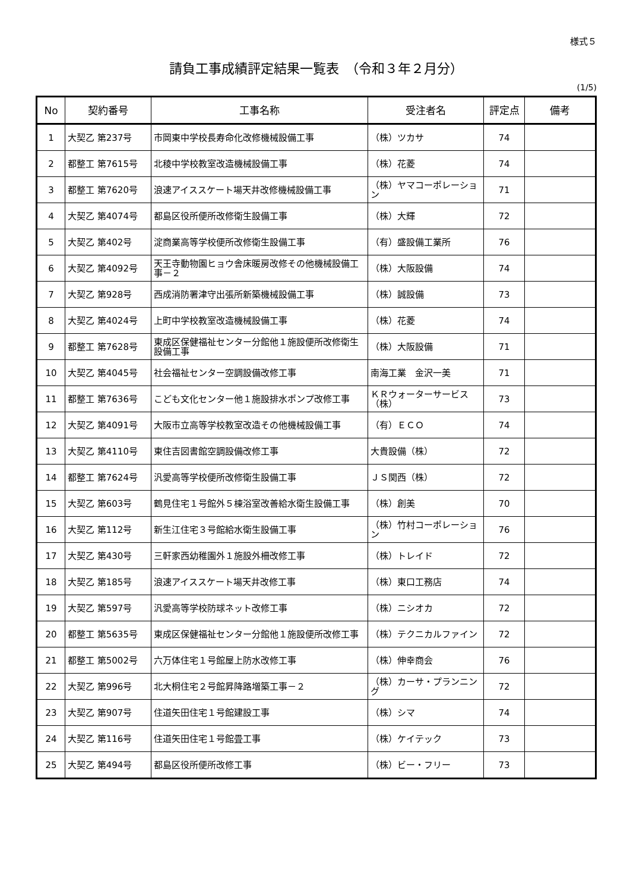様式５
請負工事成績評定結果一覧表　（令和３年２月分）
(1/5)
| No | 契約番号 | 工事名称 | 受注者名 | 評定点 | 備考 |
| --- | --- | --- | --- | --- | --- |
| 1 | 大契乙 第237号 | 市岡東中学校長寿命化改修機械設備工事 | （株）ツカサ | 74 | |
| 2 | 都整工 第7615号 | 北稜中学校教室改造機械設備工事 | （株）花菱 | 74 | |
| 3 | 都整工 第7620号 | 浪速アイススケート場天井改修機械設備工事 | （株）ヤマコーポレーション | 71 | |
| 4 | 大契乙 第4074号 | 都島区役所便所改修衛生設備工事 | （株）大輝 | 72 | |
| 5 | 大契乙 第402号 | 淀商業高等学校便所改修衛生設備工事 | （有）盛設備工業所 | 76 | |
| 6 | 大契乙 第4092号 | 天王寺動物園ヒョウ舎床暖房改修その他機械設備工事－２ | （株）大阪設備 | 74 | |
| 7 | 大契乙 第928号 | 西成消防署津守出張所新築機械設備工事 | （株）誠設備 | 73 | |
| 8 | 大契乙 第4024号 | 上町中学校教室改造機械設備工事 | （株）花菱 | 74 | |
| 9 | 都整工 第7628号 | 東成区保健福祉センター分館他１施設便所改修衛生設備工事 | （株）大阪設備 | 71 | |
| 10 | 大契乙 第4045号 | 社会福祉センター空調設備改修工事 | 南海工業 金沢一美 | 71 | |
| 11 | 都整工 第7636号 | こども文化センター他１施設排水ポンプ改修工事 | ＫＲウォーターサービス（株） | 73 | |
| 12 | 大契乙 第4091号 | 大阪市立高等学校教室改造その他機械設備工事 | （有）ＥＣＯ | 74 | |
| 13 | 大契乙 第4110号 | 東住吉図書館空調設備改修工事 | 大貴設備（株） | 72 | |
| 14 | 都整工 第7624号 | 汎愛高等学校便所改修衛生設備工事 | ＪＳ関西（株） | 72 | |
| 15 | 大契乙 第603号 | 鶴見住宅１号館外５棟浴室改善給水衛生設備工事 | （株）創美 | 70 | |
| 16 | 大契乙 第112号 | 新生江住宅３号館給水衛生設備工事 | （株）竹村コーポレーション | 76 | |
| 17 | 大契乙 第430号 | 三軒家西幼稚園外１施設外柵改修工事 | （株）トレイド | 72 | |
| 18 | 大契乙 第185号 | 浪速アイススケート場天井改修工事 | （株）東口工務店 | 74 | |
| 19 | 大契乙 第597号 | 汎愛高等学校防球ネット改修工事 | （株）ニシオカ | 72 | |
| 20 | 都整工 第5635号 | 東成区保健福祉センター分館他１施設便所改修工事 | （株）テクニカルファイン | 72 | |
| 21 | 都整工 第5002号 | 六万体住宅１号館屋上防水改修工事 | （株）伸幸商会 | 76 | |
| 22 | 大契乙 第996号 | 北大桐住宅２号館昇降路増築工事－２ | （株）カーサ・プランニング | 72 | |
| 23 | 大契乙 第907号 | 住道矢田住宅１号館建設工事 | （株）シマ | 74 | |
| 24 | 大契乙 第116号 | 住道矢田住宅１号館畳工事 | （株）ケイテック | 73 | |
| 25 | 大契乙 第494号 | 都島区役所便所改修工事 | （株）ビー・フリー | 73 | |